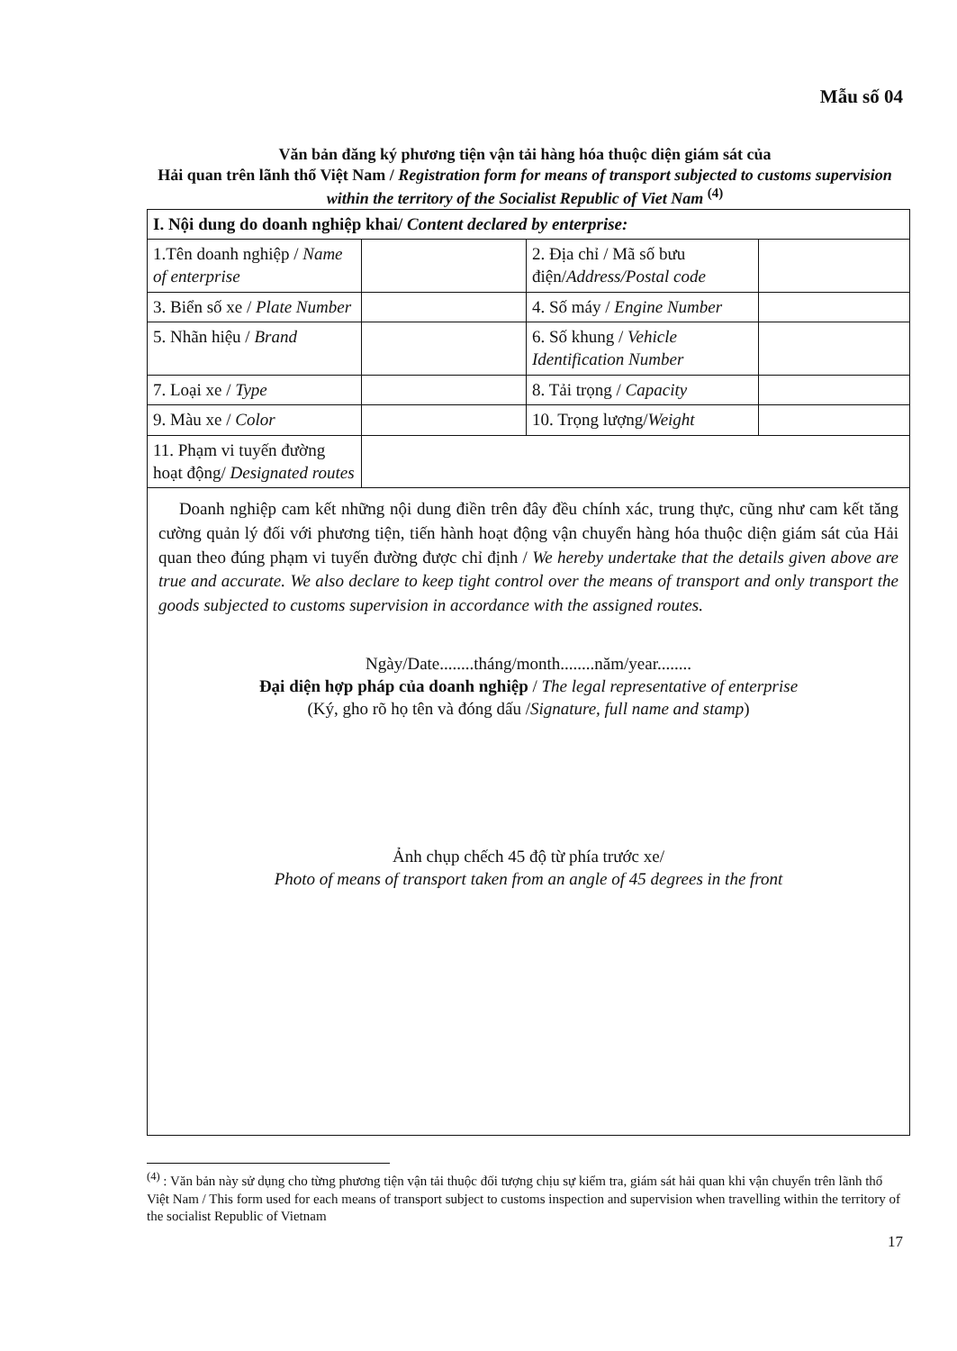Mẫu số 04
Văn bản đăng ký phương tiện vận tải hàng hóa thuộc diện giám sát của
Hải quan trên lãnh thổ Việt Nam / Registration form for means of transport subjected to customs supervision within the territory of the Socialist Republic of Viet Nam <sup>(4)</sup>
| I. Nội dung do doanh nghiệp khai/ Content declared by enterprise: | | | |
| 1.Tên doanh nghiệp / Name of enterprise | | 2. Địa chỉ / Mã số bưu điện/ Address/Postal code | |
| 3. Biển số xe / Plate Number | | 4. Số máy / Engine Number | |
| 5. Nhãn hiệu / Brand | | 6. Số khung / Vehicle Identification Number | |
| 7. Loại xe / Type | | 8. Tải trọng / Capacity | |
| 9. Màu xe / Color | | 10. Trọng lượng/ Weight | |
| 11. Phạm vi tuyến đường hoạt động/ Designated routes | | | |
| Doanh nghiệp cam kết những nội dung điền trên đây đều chính xác, trung thực, cũng như cam kết tăng cường quản lý đối với phương tiện, tiến hành hoạt động vận chuyển hàng hóa thuộc diện giám sát của Hải quan theo đúng phạm vi tuyến đường được chỉ định / We hereby undertake that the details given above are true and accurate. We also declare to keep tight control over the means of transport and only transport the goods subjected to customs supervision in accordance with the assigned routes. Ngày/Date........tháng/month........năm/year........ Đại diện hợp pháp của doanh nghiệp / The legal representative of enterprise (Ký, gho rõ họ tên và đóng dấu / Signature, full name and stamp ) Ảnh chụp chếch 45 độ từ phía trước xe/ Photo of means of transport taken from an angle of 45 degrees in the front | | | |
<sup>(4)</sup> : Văn bản này sử dụng cho từng phương tiện vận tải thuộc đối tượng chịu sự kiểm tra, giám sát hải quan khi vận chuyển trên lãnh thổ Việt Nam / This form used for each means of transport subject to customs inspection and supervision when travelling within the territory of the socialist Republic of Vietnam
17